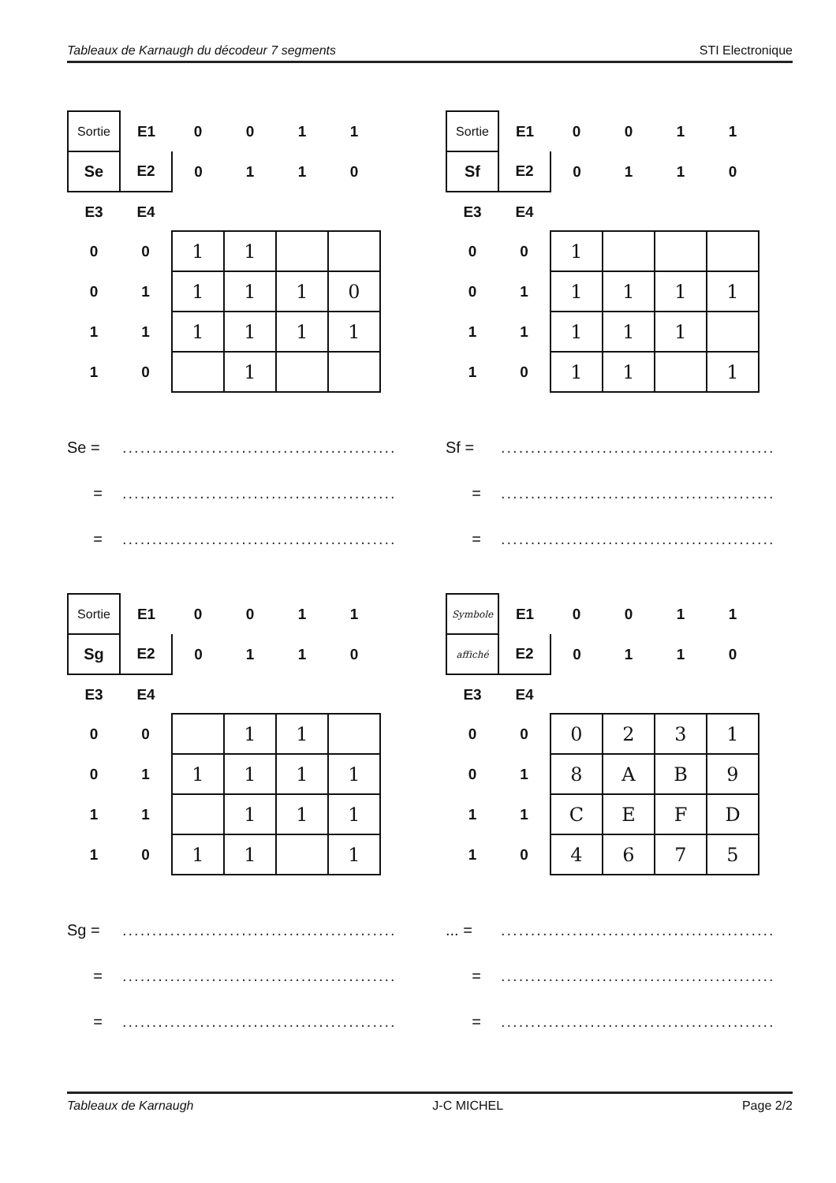Tableaux de Karnaugh du décodeur 7 segments STI Electronique
| Sortie | E1 | 0 | 0 | 1 | 1 |
| Se | E2 | 0 | 1 | 1 | 0 |
| E3 | E4 | | | | |
| 0 | 0 | 1 | 1 | | |
| 0 | 1 | 1 | 1 | 1 | 0 |
| 1 | 1 | 1 | 1 | 1 | 1 |
| 1 | 0 | | 1 | | |
Se =..............................................
=..............................................
=..............................................
| Sortie | E1 | 0 | 0 | 1 | 1 |
| Sf | E2 | 0 | 1 | 1 | 0 |
| E3 | E4 | | | | |
| 0 | 0 | 1 | | | |
| 0 | 1 | 1 | 1 | 1 | 1 |
| 1 | 1 | 1 | 1 | 1 | |
| 1 | 0 | 1 | 1 | | 1 |
Sf =..............................................
=..............................................
=..............................................
| Sortie | E1 | 0 | 0 | 1 | 1 |
| Sg | E2 | 0 | 1 | 1 | 0 |
| E3 | E4 | | | | |
| 0 | 0 | | 1 | 1 | |
| 0 | 1 | 1 | 1 | 1 | 1 |
| 1 | 1 | | 1 | 1 | 1 |
| 1 | 0 | 1 | 1 | | 1 |
Sg =..............................................
=..............................................
=..............................................
| Symbole | E1 | 0 | 0 | 1 | 1 |
| affiché | E2 | 0 | 1 | 1 | 0 |
| E3 | E4 | | | | |
| 0 | 0 | 0 | 2 | 3 | 1 |
| 0 | 1 | 8 | A | B | 9 |
| 1 | 1 | C | E | F | D |
| 1 | 0 | 4 | 6 | 7 | 5 |
... =..............................................
=..............................................
=..............................................
Tableaux de Karnaugh J-C MICHEL Page 2/2